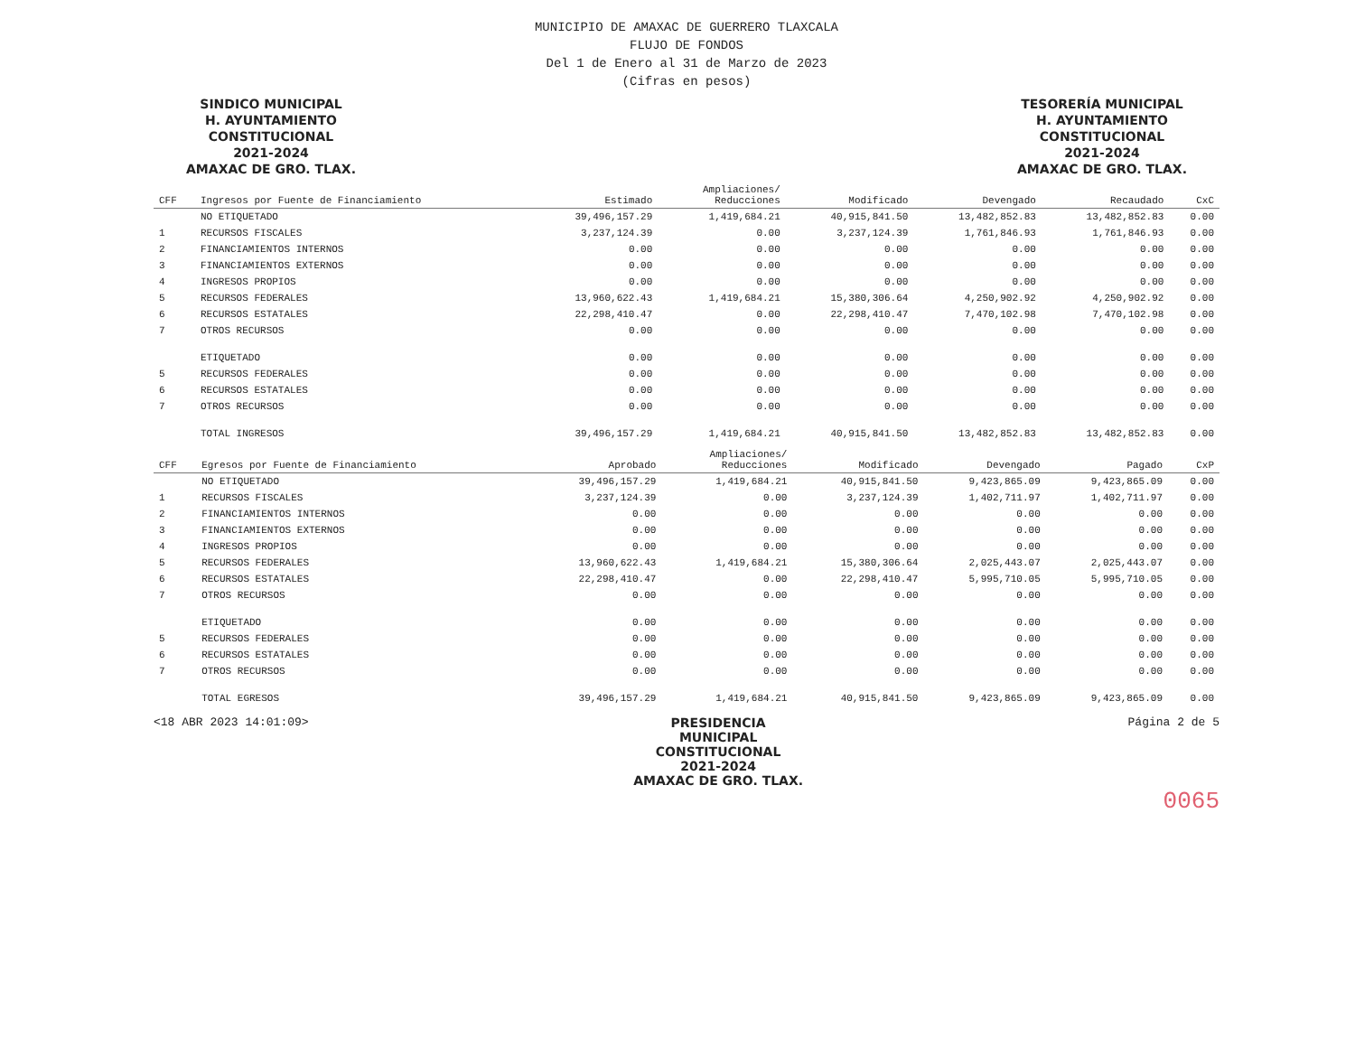MUNICIPIO DE AMAXAC DE GUERRERO TLAXCALA
FLUJO DE FONDOS
Del 1 de Enero al 31 de Marzo de 2023
(Cifras en pesos)
SINDICO MUNICIPAL
H. AYUNTAMIENTO
CONSTITUCIONAL
2021-2024
AMAXAC DE GRO. TLAX.
TESORERÍA MUNICIPAL
H. AYUNTAMIENTO
CONSTITUCIONAL
2021-2024
AMAXAC DE GRO. TLAX.
| CFF | Ingresos por Fuente de Financiamiento | Estimado | Ampliaciones/ Reducciones | Modificado | Devengado | Recaudado | CxC |
| --- | --- | --- | --- | --- | --- | --- | --- |
| | NO ETIQUETADO | 39,496,157.29 | 1,419,684.21 | 40,915,841.50 | 13,482,852.83 | 13,482,852.83 | 0.00 |
| 1 | RECURSOS FISCALES | 3,237,124.39 | 0.00 | 3,237,124.39 | 1,761,846.93 | 1,761,846.93 | 0.00 |
| 2 | FINANCIAMIENTOS INTERNOS | 0.00 | 0.00 | 0.00 | 0.00 | 0.00 | 0.00 |
| 3 | FINANCIAMIENTOS EXTERNOS | 0.00 | 0.00 | 0.00 | 0.00 | 0.00 | 0.00 |
| 4 | INGRESOS PROPIOS | 0.00 | 0.00 | 0.00 | 0.00 | 0.00 | 0.00 |
| 5 | RECURSOS FEDERALES | 13,960,622.43 | 1,419,684.21 | 15,380,306.64 | 4,250,902.92 | 4,250,902.92 | 0.00 |
| 6 | RECURSOS ESTATALES | 22,298,410.47 | 0.00 | 22,298,410.47 | 7,470,102.98 | 7,470,102.98 | 0.00 |
| 7 | OTROS RECURSOS | 0.00 | 0.00 | 0.00 | 0.00 | 0.00 | 0.00 |
| | ETIQUETADO | 0.00 | 0.00 | 0.00 | 0.00 | 0.00 | 0.00 |
| 5 | RECURSOS FEDERALES | 0.00 | 0.00 | 0.00 | 0.00 | 0.00 | 0.00 |
| 6 | RECURSOS ESTATALES | 0.00 | 0.00 | 0.00 | 0.00 | 0.00 | 0.00 |
| 7 | OTROS RECURSOS | 0.00 | 0.00 | 0.00 | 0.00 | 0.00 | 0.00 |
| | TOTAL INGRESOS | 39,496,157.29 | 1,419,684.21 | 40,915,841.50 | 13,482,852.83 | 13,482,852.83 | 0.00 |
| CFF | Egresos por Fuente de Financiamiento | Aprobado | Ampliaciones/ Reducciones | Modificado | Devengado | Pagado | CxP |
| --- | --- | --- | --- | --- | --- | --- | --- |
| | NO ETIQUETADO | 39,496,157.29 | 1,419,684.21 | 40,915,841.50 | 9,423,865.09 | 9,423,865.09 | 0.00 |
| 1 | RECURSOS FISCALES | 3,237,124.39 | 0.00 | 3,237,124.39 | 1,402,711.97 | 1,402,711.97 | 0.00 |
| 2 | FINANCIAMIENTOS INTERNOS | 0.00 | 0.00 | 0.00 | 0.00 | 0.00 | 0.00 |
| 3 | FINANCIAMIENTOS EXTERNOS | 0.00 | 0.00 | 0.00 | 0.00 | 0.00 | 0.00 |
| 4 | INGRESOS PROPIOS | 0.00 | 0.00 | 0.00 | 0.00 | 0.00 | 0.00 |
| 5 | RECURSOS FEDERALES | 13,960,622.43 | 1,419,684.21 | 15,380,306.64 | 2,025,443.07 | 2,025,443.07 | 0.00 |
| 6 | RECURSOS ESTATALES | 22,298,410.47 | 0.00 | 22,298,410.47 | 5,995,710.05 | 5,995,710.05 | 0.00 |
| 7 | OTROS RECURSOS | 0.00 | 0.00 | 0.00 | 0.00 | 0.00 | 0.00 |
| | ETIQUETADO | 0.00 | 0.00 | 0.00 | 0.00 | 0.00 | 0.00 |
| 5 | RECURSOS FEDERALES | 0.00 | 0.00 | 0.00 | 0.00 | 0.00 | 0.00 |
| 6 | RECURSOS ESTATALES | 0.00 | 0.00 | 0.00 | 0.00 | 0.00 | 0.00 |
| 7 | OTROS RECURSOS | 0.00 | 0.00 | 0.00 | 0.00 | 0.00 | 0.00 |
| | TOTAL EGRESOS | 39,496,157.29 | 1,419,684.21 | 40,915,841.50 | 9,423,865.09 | 9,423,865.09 | 0.00 |
<18 ABR 2023 14:01:09> PRESIDENCIA
MUNICIPAL
CONSTITUCIONAL
2021-2024
AMAXAC DE GRO. TLAX.
Página 2 de 5
0065